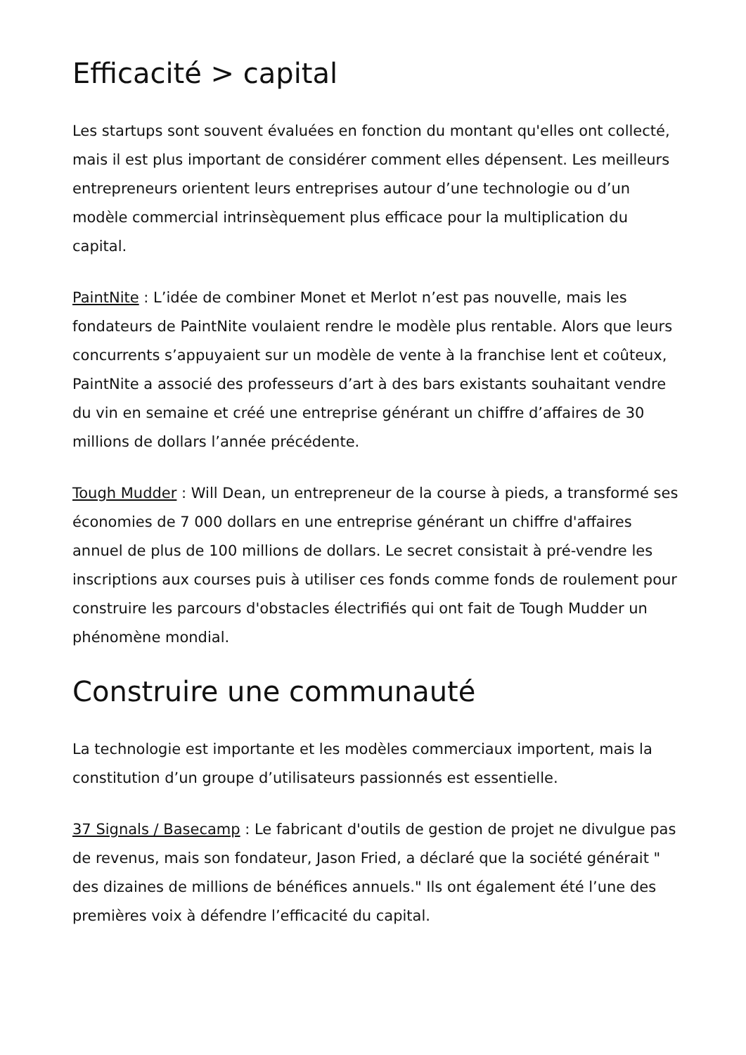Efficacité > capital
Les startups sont souvent évaluées en fonction du montant qu'elles ont collecté, mais il est plus important de considérer comment elles dépensent. Les meilleurs entrepreneurs orientent leurs entreprises autour d’une technologie ou d’un modèle commercial intrinsèquement plus efficace pour la multiplication du capital.
PaintNite : L’idée de combiner Monet et Merlot n’est pas nouvelle, mais les fondateurs de PaintNite voulaient rendre le modèle plus rentable. Alors que leurs concurrents s’appuyaient sur un modèle de vente à la franchise lent et coûteux, PaintNite a associé des professeurs d’art à des bars existants souhaitant vendre du vin en semaine et créé une entreprise générant un chiffre d’affaires de 30 millions de dollars l’année précédente.
Tough Mudder : Will Dean, un entrepreneur de la course à pieds, a transformé ses économies de 7 000 dollars en une entreprise générant un chiffre d'affaires annuel de plus de 100 millions de dollars. Le secret consistait à pré-vendre les inscriptions aux courses puis à utiliser ces fonds comme fonds de roulement pour construire les parcours d'obstacles électrifiés qui ont fait de Tough Mudder un phénomène mondial.
Construire une communauté
La technologie est importante et les modèles commerciaux importent, mais la constitution d’un groupe d’utilisateurs passionnés est essentielle.
37 Signals / Basecamp : Le fabricant d'outils de gestion de projet ne divulgue pas de revenus, mais son fondateur, Jason Fried, a déclaré que la société générait " des dizaines de millions de bénéfices annuels." Ils ont également été l’une des premières voix à défendre l’efficacité du capital.